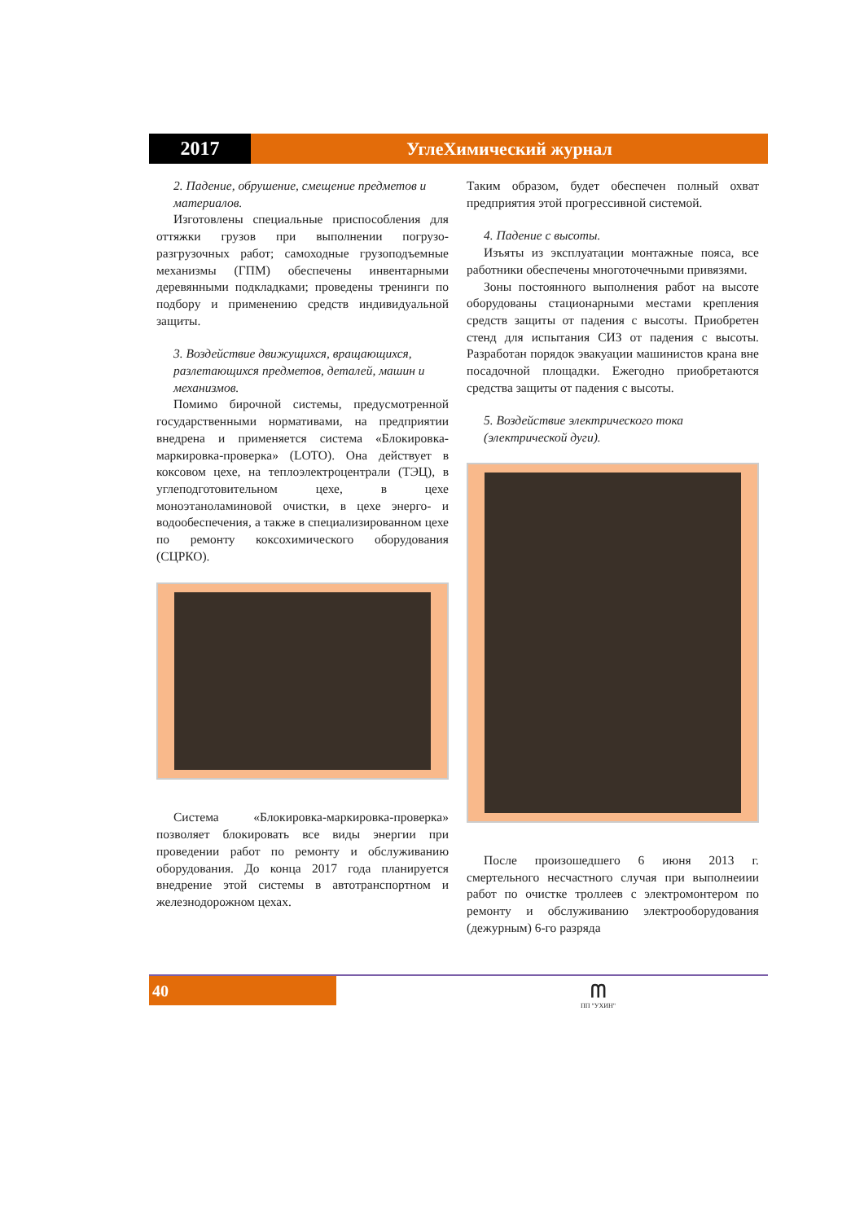2017 УглеХимический журнал
2. Падение, обрушение, смещение предметов и материалов.
Изготовлены специальные приспособления для оттяжки грузов при выполнении погрузо-разгрузочных работ; самоходные грузоподъемные механизмы (ГПМ) обеспечены инвентарными деревянными подкладками; проведены тренинги по подбору и применению средств индивидуальной защиты.
3. Воздействие движущихся, вращающихся, разлетающихся предметов, деталей, машин и механизмов.
Помимо бирочной системы, предусмотренной государственными нормативами, на предприятии внедрена и применяется система «Блокировка-маркировка-проверка» (LOTO). Она действует в коксовом цехе, на теплоэлектроцентрали (ТЭЦ), в углеподготовительном цехе, в цехе моноэтаноламиновой очистки, в цехе энерго- и водообеспечения, а также в специализированном цехе по ремонту коксохимического оборудования (СЦРКО).
Система «Блокировка-маркировка-проверка» позволяет блокировать все виды энергии при проведении работ по ремонту и обслуживанию оборудования. До конца 2017 года планируется внедрение этой системы в автотранспортном и железнодорожном цехах.
Таким образом, будет обеспечен полный охват предприятия этой прогрессивной системой.
4. Падение с высоты.
Изъяты из эксплуатации монтажные пояса, все работники обеспечены многоточечными привязями.
Зоны постоянного выполнения работ на высоте оборудованы стационарными местами крепления средств защиты от падения с высоты. Приобретен стенд для испытания СИЗ от падения с высоты. Разработан порядок эвакуации машинистов крана вне посадочной площадки. Ежегодно приобретаются средства защиты от падения с высоты.
5. Воздействие электрического тока (электрической дуги).
После произошедшего 6 июня 2013 г. смертельного несчастного случая при выполнеиии работ по очистке троллеев с электромонтером по ремонту и обслуживанию электрооборудования (дежурным) 6-го разряда
40
ᗰ
ПП "УХИН"